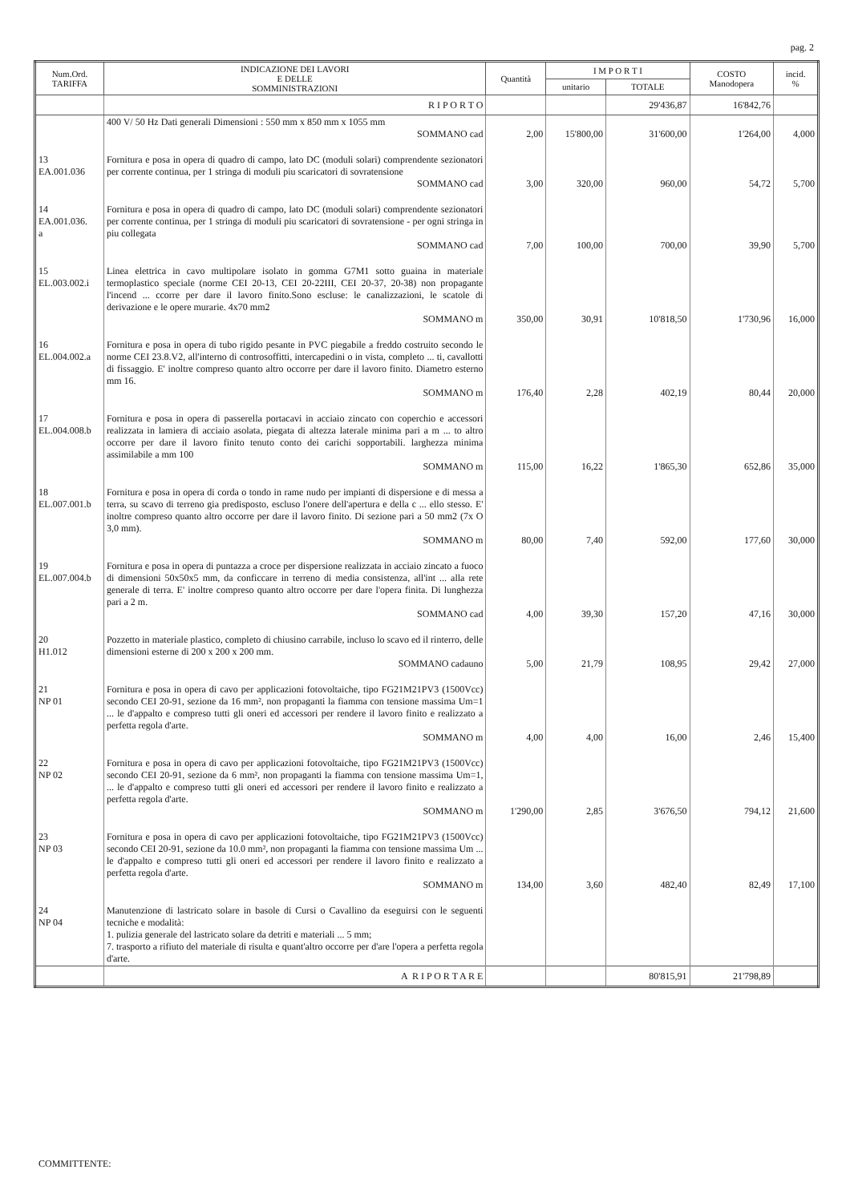pag. 2
| Num.Ord. TARIFFA | INDICAZIONE DEI LAVORI E DELLE SOMMINISTRAZIONI | Quantità | I M P O R T I | | COSTO Manodopera | incid. % |
| --- | --- | --- | --- | --- | --- | --- |
| | | | unitario | TOTALE | | |
| | R I P O R T O | | | 29'436,87 | 16'842,76 | |
| | 400 V/ 50 Hz Dati generali Dimensioni : 550 mm x 850 mm x 1055 mm SOMMANO cad | 2,00 | 15'800,00 | 31'600,00 | 1'264,00 | 4,000 |
| 13 EA.001.036 | Fornitura e posa in opera di quadro di campo, lato DC (moduli solari) comprendente sezionatori per corrente continua, per 1 stringa di moduli piu scaricatori di sovratensione SOMMANO cad | 3,00 | 320,00 | 960,00 | 54,72 | 5,700 |
| 14 EA.001.036. a | Fornitura e posa in opera di quadro di campo, lato DC (moduli solari) comprendente sezionatori per corrente continua, per 1 stringa di moduli piu scaricatori di sovratensione - per ogni stringa in piu collegata SOMMANO cad | 7,00 | 100,00 | 700,00 | 39,90 | 5,700 |
| 15 EL.003.002.i | Linea elettrica in cavo multipolare isolato in gomma G7M1 sotto guaina in materiale termoplastico speciale (norme CEI 20-13, CEI 20-22III, CEI 20-37, 20-38) non propagante l'incend ... ccorre per dare il lavoro finito.Sono escluse: le canalizzazioni, le scatole di derivazione e le opere murarie. 4x70 mm2 SOMMANO m | 350,00 | 30,91 | 10'818,50 | 1'730,96 | 16,000 |
| 16 EL.004.002.a | Fornitura e posa in opera di tubo rigido pesante in PVC piegabile a freddo costruito secondo le norme CEI 23.8.V2, all'interno di controsoffitti, intercapedini o in vista, completo ... ti, cavallotti di fissaggio. E' inoltre compreso quanto altro occorre per dare il lavoro finito. Diametro esterno mm 16. SOMMANO m | 176,40 | 2,28 | 402,19 | 80,44 | 20,000 |
| 17 EL.004.008.b | Fornitura e posa in opera di passerella portacavi in acciaio zincato con coperchio e accessori realizzata in lamiera di acciaio asolata, piegata di altezza laterale minima pari a m ... to altro occorre per dare il lavoro finito tenuto conto dei carichi sopportabili. larghezza minima assimilabile a mm 100 SOMMANO m | 115,00 | 16,22 | 1'865,30 | 652,86 | 35,000 |
| 18 EL.007.001.b | Fornitura e posa in opera di corda o tondo in rame nudo per impianti di dispersione e di messa a terra, su scavo di terreno gia predisposto, escluso l'onere dell'apertura e della c ... ello stesso. E' inoltre compreso quanto altro occorre per dare il lavoro finito. Di sezione pari a 50 mm2 (7x O 3,0 mm). SOMMANO m | 80,00 | 7,40 | 592,00 | 177,60 | 30,000 |
| 19 EL.007.004.b | Fornitura e posa in opera di puntazza a croce per dispersione realizzata in acciaio zincato a fuoco di dimensioni 50x50x5 mm, da conficcare in terreno di media consistenza, all'int ... alla rete generale di terra. E' inoltre compreso quanto altro occorre per dare l'opera finita. Di lunghezza pari a 2 m. SOMMANO cad | 4,00 | 39,30 | 157,20 | 47,16 | 30,000 |
| 20 H1.012 | Pozzetto in materiale plastico, completo di chiusino carrabile, incluso lo scavo ed il rinterro, delle dimensioni esterne di 200 x 200 x 200 mm. SOMMANO cadauno | 5,00 | 21,79 | 108,95 | 29,42 | 27,000 |
| 21 NP 01 | Fornitura e posa in opera di cavo per applicazioni fotovoltaiche, tipo FG21M21PV3 (1500Vcc) secondo CEI 20-91, sezione da 16 mm², non propaganti la fiamma con tensione massima Um=1 ... le d'appalto e compreso tutti gli oneri ed accessori per rendere il lavoro finito e realizzato a perfetta regola d'arte. SOMMANO m | 4,00 | 4,00 | 16,00 | 2,46 | 15,400 |
| 22 NP 02 | Fornitura e posa in opera di cavo per applicazioni fotovoltaiche, tipo FG21M21PV3 (1500Vcc) secondo CEI 20-91, sezione da 6 mm², non propaganti la fiamma con tensione massima Um=1, ... le d'appalto e compreso tutti gli oneri ed accessori per rendere il lavoro finito e realizzato a perfetta regola d'arte. SOMMANO m | 1'290,00 | 2,85 | 3'676,50 | 794,12 | 21,600 |
| 23 NP 03 | Fornitura e posa in opera di cavo per applicazioni fotovoltaiche, tipo FG21M21PV3 (1500Vcc) secondo CEI 20-91, sezione da 10.0 mm², non propaganti la fiamma con tensione massima Um ... le d'appalto e compreso tutti gli oneri ed accessori per rendere il lavoro finito e realizzato a perfetta regola d'arte. SOMMANO m | 134,00 | 3,60 | 482,40 | 82,49 | 17,100 |
| 24 NP 04 | Manutenzione di lastricato solare in basole di Cursi o Cavallino da eseguirsi con le seguenti tecniche e modalità: 1. pulizia generale del lastricato solare da detriti e materiali ... 5 mm; 7. trasporto a rifiuto del materiale di risulta e quant'altro occorre per d'are l'opera a perfetta regola d'arte. | | | | | |
| | A R I P O R T A R E | | | 80'815,91 | 21'798,89 | |
COMMITTENTE: